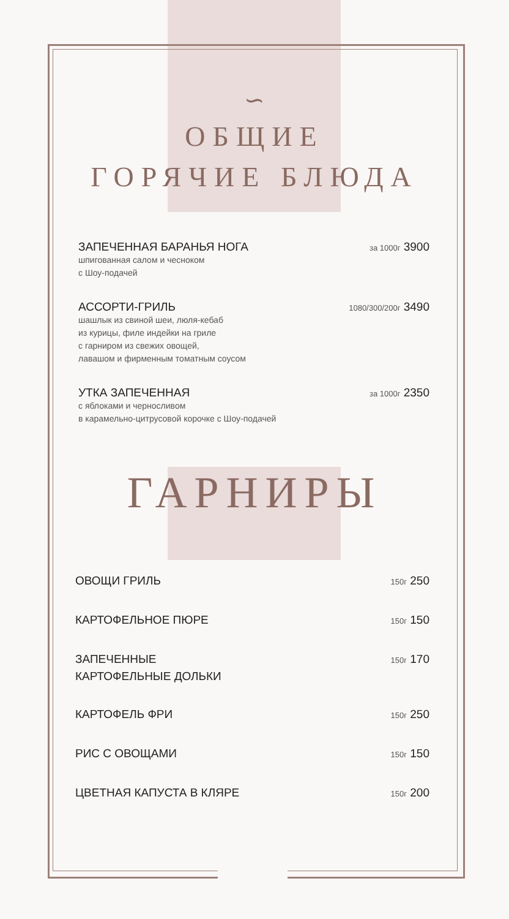∽
ОБЩИЕ
ГОРЯЧИЕ БЛЮДА
ЗАПЕЧЕННАЯ БАРАНЬЯ НОГА
шпигованная салом и чесноком
с Шоу-подачей
за 1000г 3900
АССОРТИ-ГРИЛЬ
шашлык из свиной шеи, люля-кебаб
из курицы, филе индейки на гриле
с гарниром из свежих овощей,
лавашом и фирменным томатным соусом
1080/300/200г 3490
УТКА ЗАПЕЧЕННАЯ
с яблоками и черносливом
в карамельно-цитрусовой корочке с Шоу-подачей
за 1000г 2350
ГАРНИРЫ
ОВОЩИ ГРИЛЬ
150г 250
КАРТОФЕЛЬНОЕ ПЮРЕ
150г 150
ЗАПЕЧЕННЫЕ
КАРТОФЕЛЬНЫЕ ДОЛЬКИ
150г 170
КАРТОФЕЛЬ ФРИ
150г 250
РИС С ОВОЩАМИ
150г 150
ЦВЕТНАЯ КАПУСТА В КЛЯРЕ
150г 200